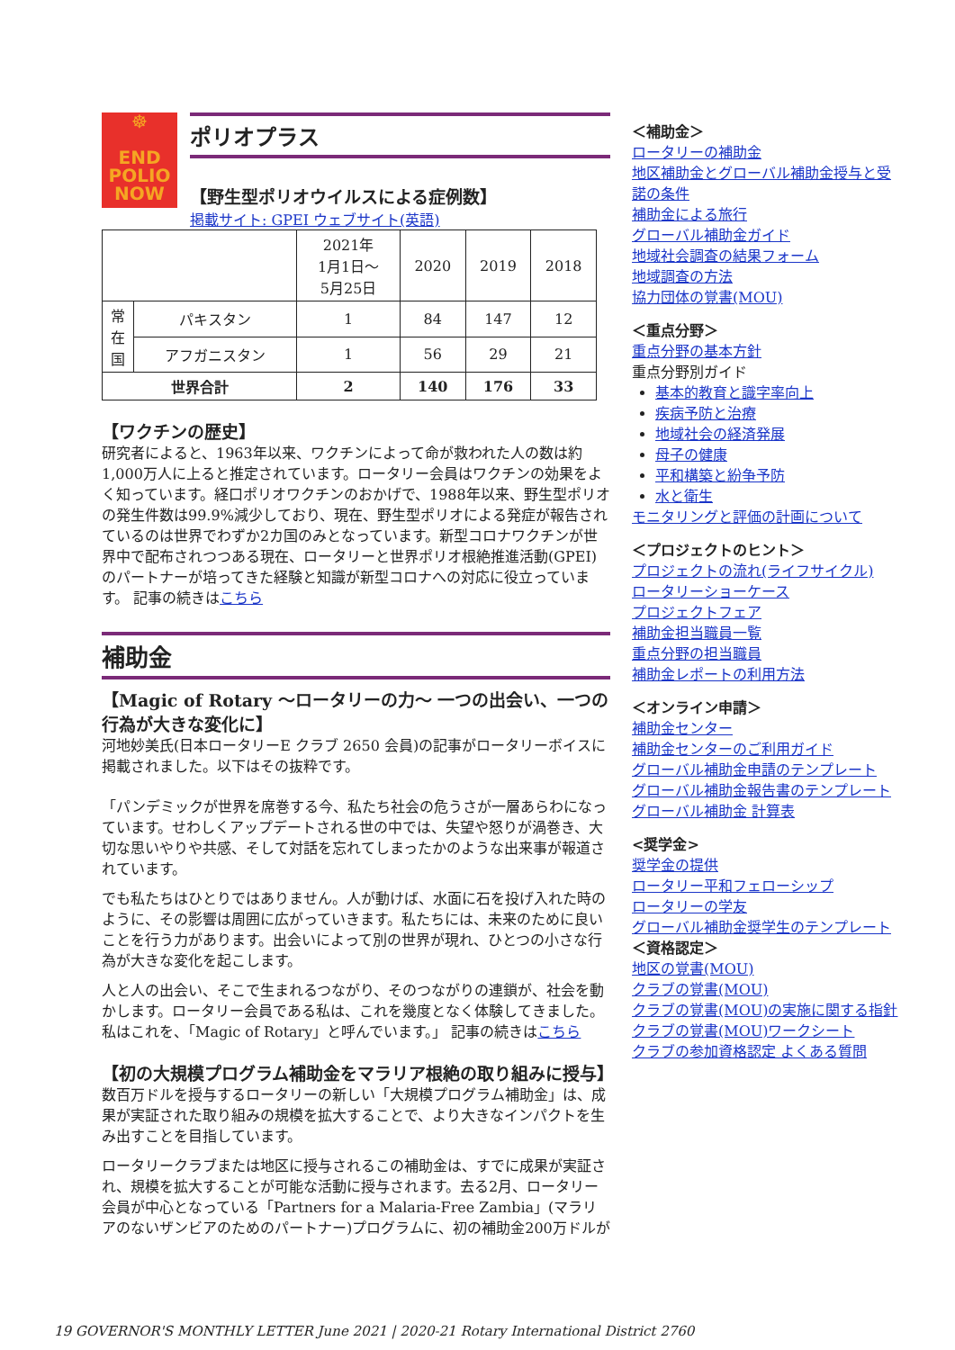☸
END
POLIO
NOW
ポリオプラス
【野生型ポリオウイルスによる症例数】
掲載サイト: GPEI ウェブサイト(英語)
| | | 2021年 1月1日～ 5月25日 | 2020 | 2019 | 2018 |
| --- | --- | --- | --- | --- | --- |
| 常 在 国 | パキスタン | 1 | 84 | 147 | 12 |
| | アフガニスタン | 1 | 56 | 29 | 21 |
| 世界合計 | | 2 | 140 | 176 | 33 |
【ワクチンの歴史】
研究者によると、1963年以来、ワクチンによって命が救われた人の数は約1,000万人に上ると推定されています。ロータリー会員はワクチンの効果をよく知っています。経口ポリオワクチンのおかげで、1988年以来、野生型ポリオの発生件数は99.9%減少しており、現在、野生型ポリオによる発症が報告されているのは世界でわずか2カ国のみとなっています。新型コロナワクチンが世界中で配布されつつある現在、ロータリーと世界ポリオ根絶推進活動(GPEI)のパートナーが培ってきた経験と知識が新型コロナへの対応に役立っています。 記事の続きはこちら
補助金
【Magic of Rotary ～ロータリーの力～ 一つの出会い、一つの行為が大きな変化に】
河地妙美氏(日本ロータリーE クラブ 2650 会員)の記事がロータリーボイスに掲載されました。以下はその抜粋です。
「パンデミックが世界を席巻する今、私たち社会の危うさが一層あらわになっています。せわしくアップデートされる世の中では、失望や怒りが渦巻き、大切な思いやりや共感、そして対話を忘れてしまったかのような出来事が報道されています。
でも私たちはひとりではありません。人が動けば、水面に石を投げ入れた時のように、その影響は周囲に広がっていきます。私たちには、未来のために良いことを行う力があります。出会いによって別の世界が現れ、ひとつの小さな行為が大きな変化を起こします。
人と人の出会い、そこで生まれるつながり、そのつながりの連鎖が、社会を動かします。ロータリー会員である私は、これを幾度となく体験してきました。私はこれを、「Magic of Rotary」と呼んでいます。」 記事の続きはこちら
【初の大規模プログラム補助金をマラリア根絶の取り組みに授与】
数百万ドルを授与するロータリーの新しい「大規模プログラム補助金」は、成果が実証された取り組みの規模を拡大することで、より大きなインパクトを生み出すことを目指しています。
ロータリークラブまたは地区に授与されるこの補助金は、すでに成果が実証され、規模を拡大することが可能な活動に授与されます。去る2月、ロータリー会員が中心となっている「Partners for a Malaria-Free Zambia」(マラリアのないザンビアのためのパートナー)プログラムに、初の補助金200万ドルが
＜補助金＞
ロータリーの補助金
地区補助金とグローバル補助金授与と受諾の条件
補助金による旅行
グローバル補助金ガイド
地域社会調査の結果フォーム
地域調査の方法
協力団体の覚書(MOU)
＜重点分野＞
重点分野の基本方針
重点分野別ガイド
基本的教育と識字率向上
疾病予防と治療
地域社会の経済発展
母子の健康
平和構築と紛争予防
水と衛生
モニタリングと評価の計画について
＜プロジェクトのヒント＞
プロジェクトの流れ(ライフサイクル)
ロータリーショーケース
プロジェクトフェア
補助金担当職員一覧
重点分野の担当職員
補助金レポートの利用方法
＜オンライン申請＞
補助金センター
補助金センターのご利用ガイド
グローバル補助金申請のテンプレート
グローバル補助金報告書のテンプレート
グローバル補助金 計算表
<奨学金>
奨学金の提供
ロータリー平和フェローシップ
ロータリーの学友
グローバル補助金奨学生のテンプレート
＜資格認定＞
地区の覚書(MOU)
クラブの覚書(MOU)
クラブの覚書(MOU)の実施に関する指針
クラブの覚書(MOU)ワークシート
クラブの参加資格認定 よくある質問
19 GOVERNOR'S MONTHLY LETTER June 2021 | 2020-21 Rotary International District 2760